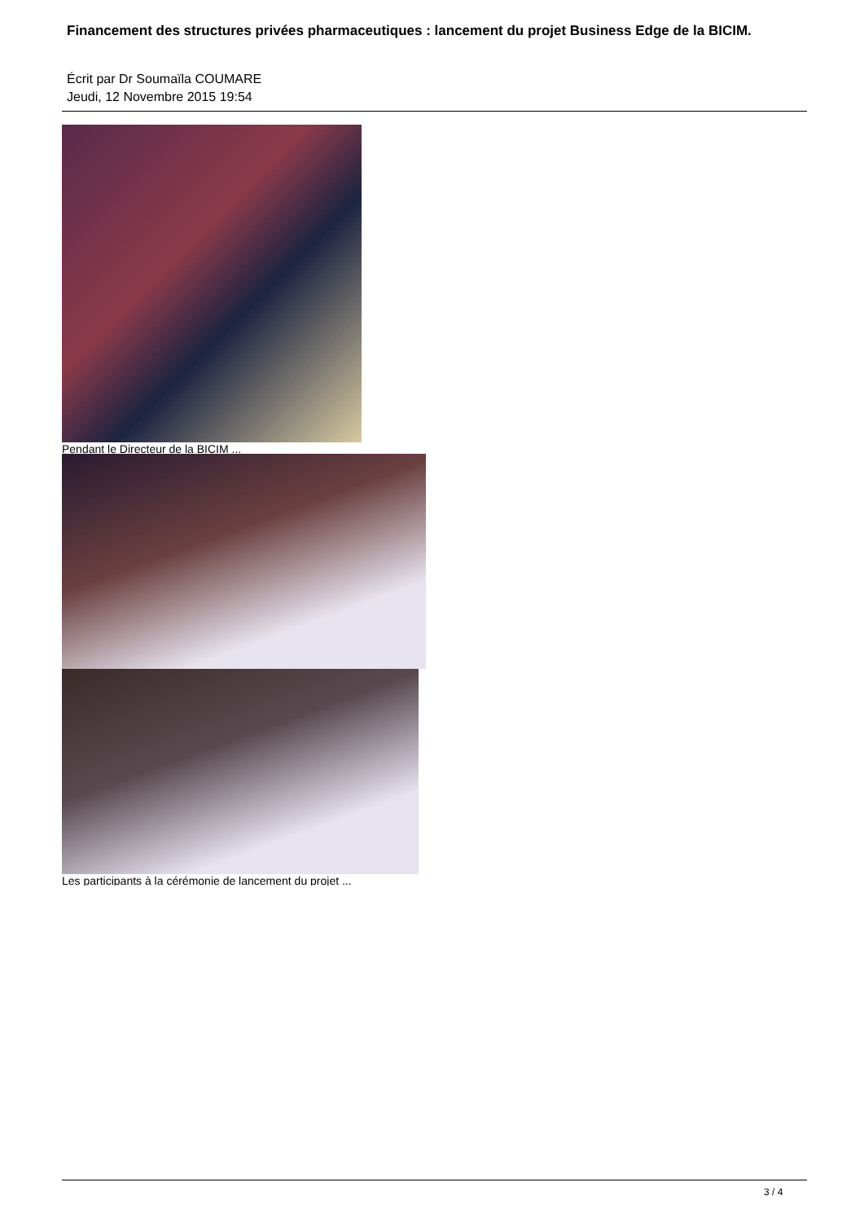Financement des structures privées pharmaceutiques : lancement du projet Business Edge de la BICIM.
Écrit par Dr Soumaïla COUMARE
Jeudi, 12 Novembre 2015 19:54
Pendant le Directeur de la BICIM ...
Les participants à la cérémonie de lancement du projet ...
3 / 4